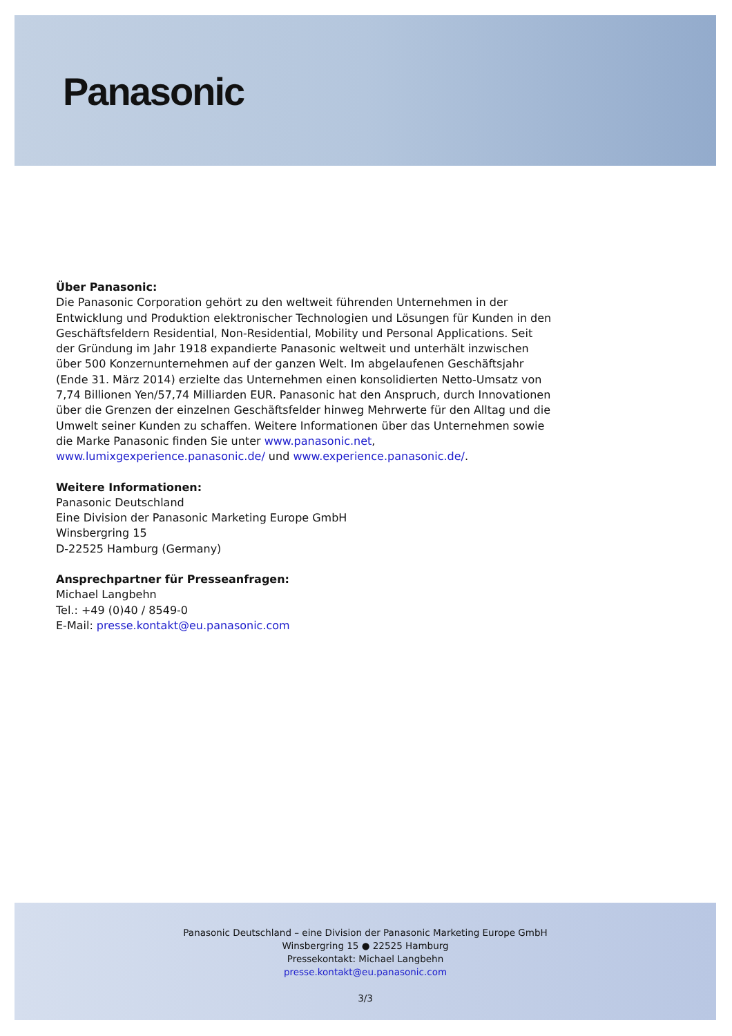Panasonic
Über Panasonic:
Die Panasonic Corporation gehört zu den weltweit führenden Unternehmen in der Entwicklung und Produktion elektronischer Technologien und Lösungen für Kunden in den Geschäftsfeldern Residential, Non-Residential, Mobility und Personal Applications. Seit der Gründung im Jahr 1918 expandierte Panasonic weltweit und unterhält inzwischen über 500 Konzernunternehmen auf der ganzen Welt. Im abgelaufenen Geschäftsjahr (Ende 31. März 2014) erzielte das Unternehmen einen konsolidierten Netto-Umsatz von 7,74 Billionen Yen/57,74 Milliarden EUR. Panasonic hat den Anspruch, durch Innovationen über die Grenzen der einzelnen Geschäftsfelder hinweg Mehrwerte für den Alltag und die Umwelt seiner Kunden zu schaffen. Weitere Informationen über das Unternehmen sowie die Marke Panasonic finden Sie unter www.panasonic.net, www.lumixgexperience.panasonic.de/ und www.experience.panasonic.de/.
Weitere Informationen:
Panasonic Deutschland
Eine Division der Panasonic Marketing Europe GmbH
Winsbergring 15
D-22525 Hamburg (Germany)
Ansprechpartner für Presseanfragen:
Michael Langbehn
Tel.: +49 (0)40 / 8549-0
E-Mail: presse.kontakt@eu.panasonic.com
Panasonic Deutschland – eine Division der Panasonic Marketing Europe GmbH
Winsbergring 15 ● 22525 Hamburg
Pressekontakt: Michael Langbehn
presse.kontakt@eu.panasonic.com
3/3